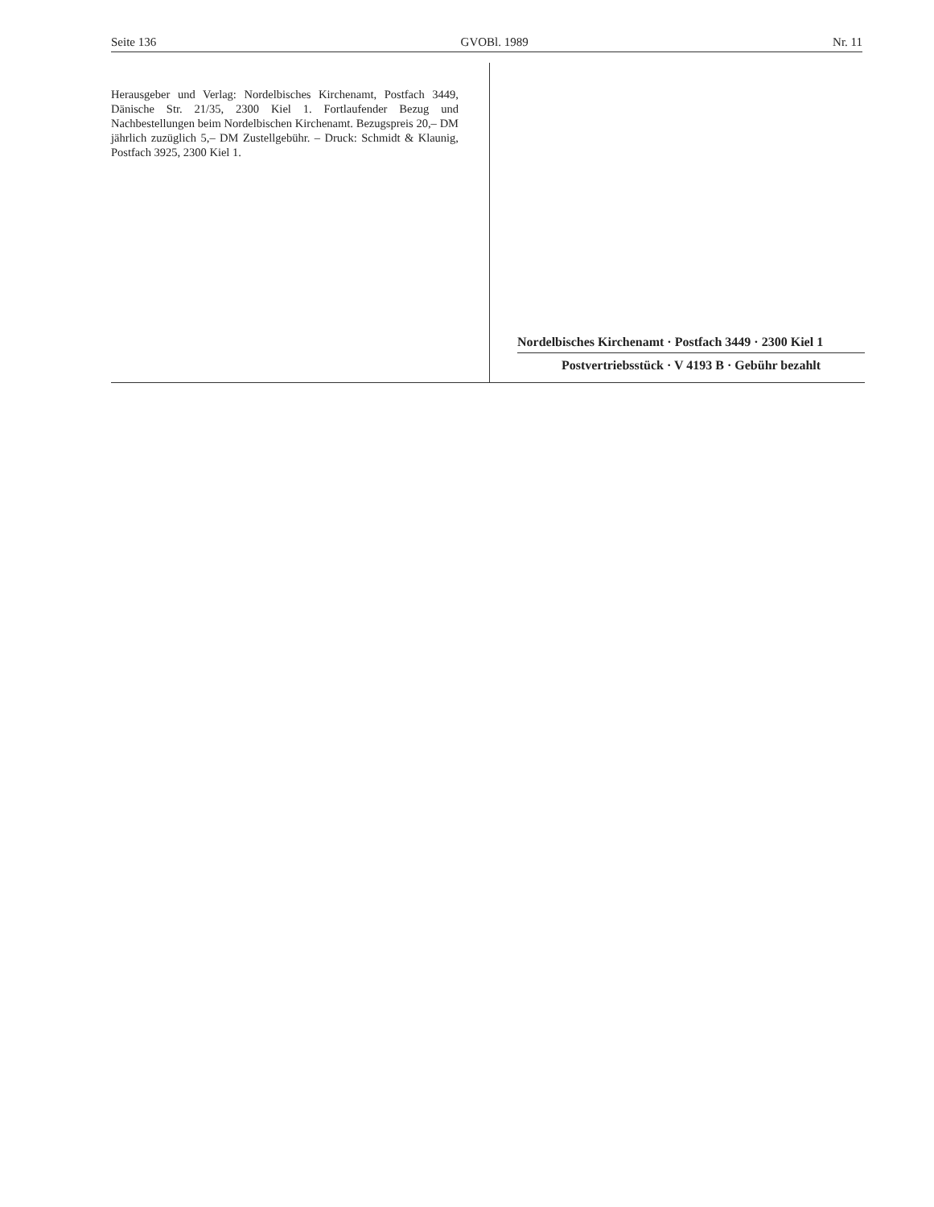Seite 136 GVOBl. 1989 Nr. 11
Herausgeber und Verlag: Nordelbisches Kirchenamt, Postfach 3449, Dänische Str. 21/35, 2300 Kiel 1. Fortlaufender Bezug und Nachbestellungen beim Nordelbischen Kirchenamt. Bezugspreis 20,– DM jährlich zuzüglich 5,– DM Zustellgebühr. – Druck: Schmidt & Klaunig, Postfach 3925, 2300 Kiel 1.
Nordelbisches Kirchenamt · Postfach 3449 · 2300 Kiel 1
Postvertriebsstück · V 4193 B · Gebühr bezahlt